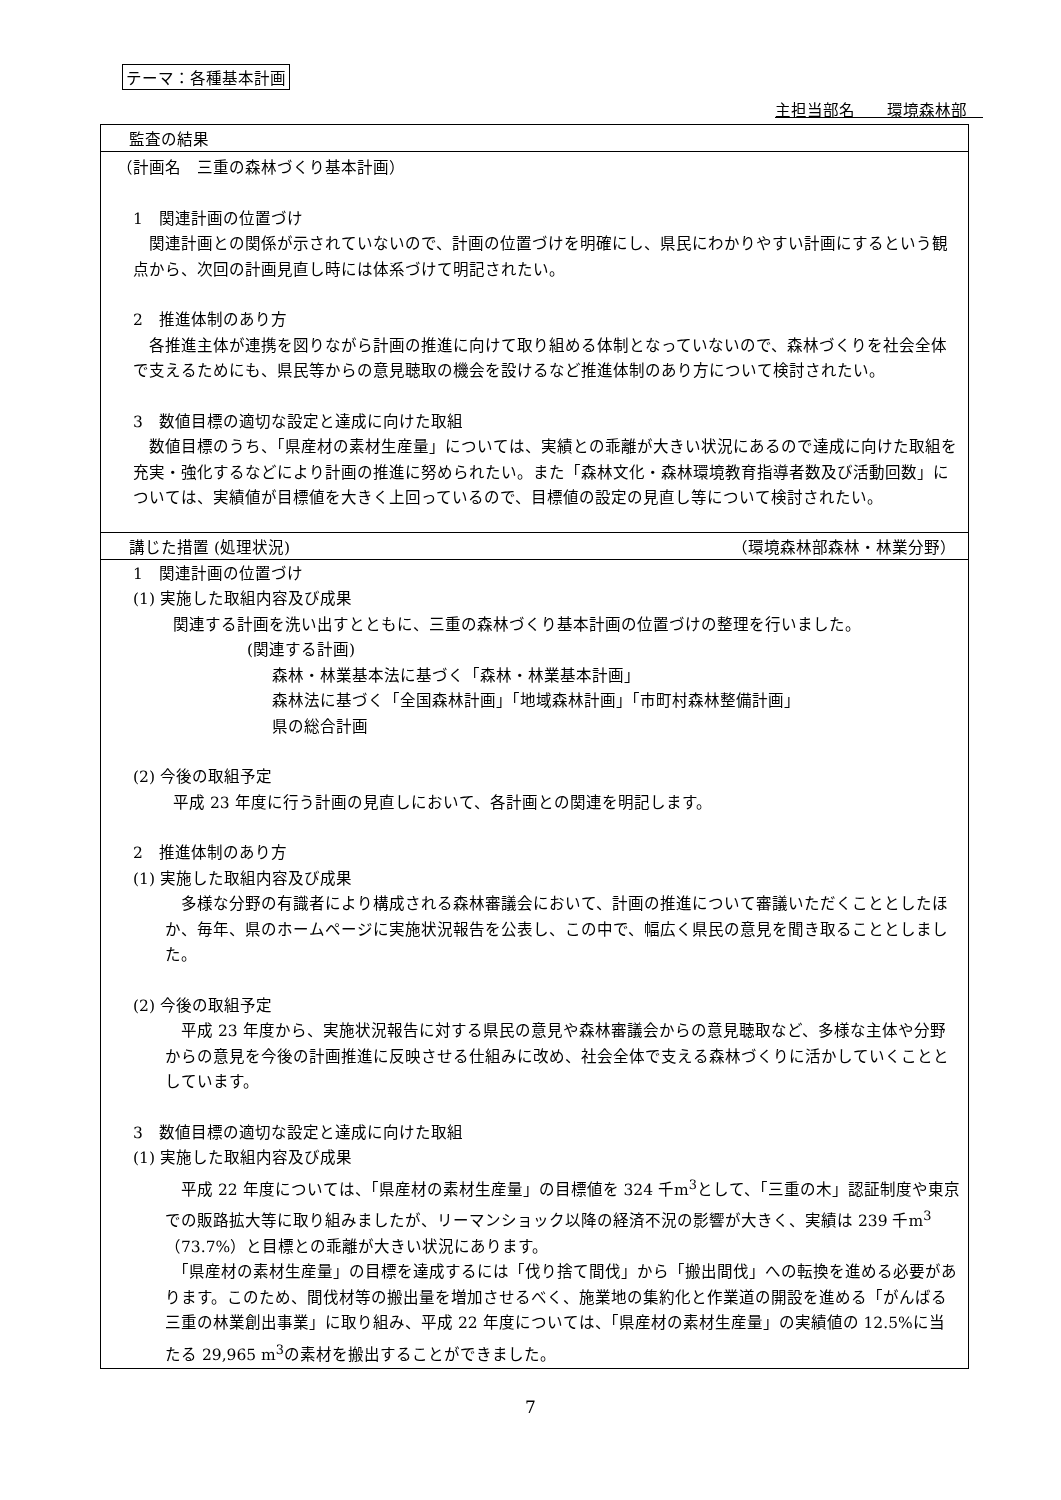テーマ：各種基本計画
主担当部名　　環境森林部　
監査の結果
（計画名　三重の森林づくり基本計画）
　1　関連計画の位置づけ
　関連計画との関係が示されていないので、計画の位置づけを明確にし、県民にわかりやすい計画にするという観点から、次回の計画見直し時には体系づけて明記されたい。
　2　推進体制のあり方
　各推進主体が連携を図りながら計画の推進に向けて取り組める体制となっていないので、森林づくりを社会全体で支えるためにも、県民等からの意見聴取の機会を設けるなど推進体制のあり方について検討されたい。
　3　数値目標の適切な設定と達成に向けた取組
　数値目標のうち、「県産材の素材生産量」については、実績との乖離が大きい状況にあるので達成に向けた取組を充実・強化するなどにより計画の推進に努められたい。また「森林文化・森林環境教育指導者数及び活動回数」については、実績値が目標値を大きく上回っているので、目標値の設定の見直し等について検討されたい。
講じた措置 (処理状況) （環境森林部森林・林業分野）
　1　関連計画の位置づけ
(1) 実施した取組内容及び成果
　関連する計画を洗い出すとともに、三重の森林づくり基本計画の位置づけの整理を行いました。
(関連する計画)
森林・林業基本法に基づく「森林・林業基本計画」
森林法に基づく「全国森林計画」「地域森林計画」「市町村森林整備計画」
県の総合計画
(2) 今後の取組予定
　平成 23 年度に行う計画の見直しにおいて、各計画との関連を明記します。
　2　推進体制のあり方
(1) 実施した取組内容及び成果
　多様な分野の有識者により構成される森林審議会において、計画の推進について審議いただくこととしたほか、毎年、県のホームページに実施状況報告を公表し、この中で、幅広く県民の意見を聞き取ることとしました。
(2) 今後の取組予定
　平成 23 年度から、実施状況報告に対する県民の意見や森林審議会からの意見聴取など、多様な主体や分野からの意見を今後の計画推進に反映させる仕組みに改め、社会全体で支える森林づくりに活かしていくこととしています。
　3　数値目標の適切な設定と達成に向けた取組
(1) 実施した取組内容及び成果
　平成 22 年度については、「県産材の素材生産量」の目標値を 324 千m<sup>3</sup>として、「三重の木」認証制度や東京での販路拡大等に取り組みましたが、リーマンショック以降の経済不況の影響が大きく、実績は 239 千m<sup>3</sup>（73.7%）と目標との乖離が大きい状況にあります。
　「県産材の素材生産量」の目標を達成するには「伐り捨て間伐」から「搬出間伐」への転換を進める必要があります。このため、間伐材等の搬出量を増加させるべく、施業地の集約化と作業道の開設を進める「がんばる三重の林業創出事業」に取り組み、平成 22 年度については、「県産材の素材生産量」の実績値の 12.5%に当たる 29,965 m<sup>3</sup>の素材を搬出することができました。
7